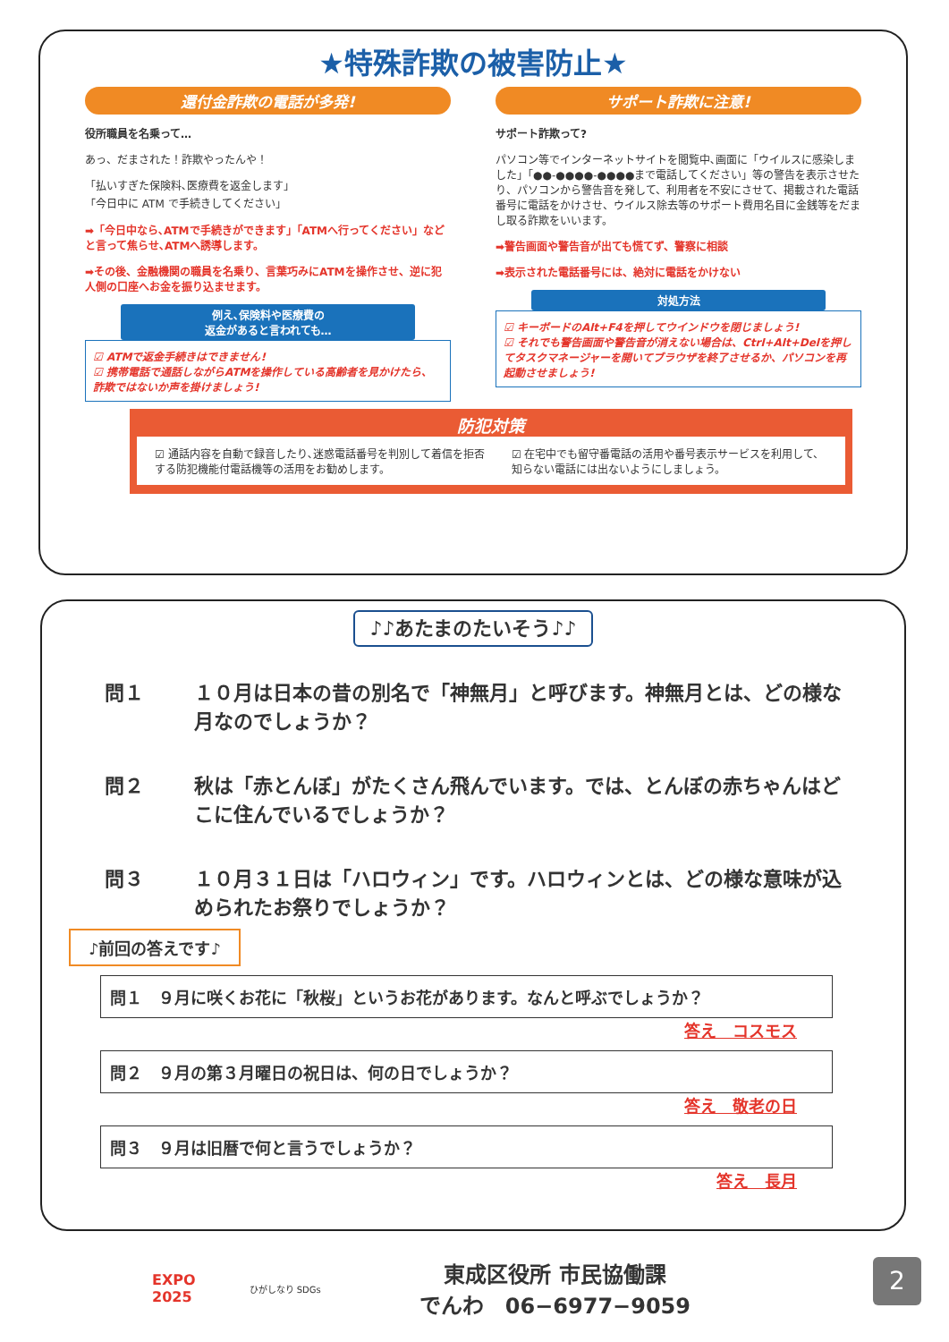★特殊詐欺の被害防止★
還付金詐欺の電話が多発!
役所職員を名乗って…
あっ、だまされた！詐欺やったんや！
「払いすぎた保険料､医療費を返金します」
「今日中に ATM で手続きしてください」
➡「今日中なら､ATMで手続きができます」「ATMへ行ってください」などと言って焦らせ､ATMへ誘導します。
➡その後、金融機関の職員を名乗り、言葉巧みにATMを操作させ、逆に犯人側の口座へお金を振り込ませます。
例え､保険料や医療費の
返金があると言われても…
☑ ATMで返金手続きはできません!
☑ 携帯電話で通話しながらATMを操作している高齢者を見かけたら、詐欺ではないか声を掛けましょう!
サポート詐欺に注意!
サポート詐欺って?
パソコン等でインターネットサイトを閲覧中､画面に「ウイルスに感染しました」「●●-●●●●-●●●●まで電話してください」等の警告を表示させたり、パソコンから警告音を発して、利用者を不安にさせて、掲載された電話番号に電話をかけさせ、ウイルス除去等のサポート費用名目に金銭等をだまし取る詐欺をいいます。
➡警告画面や警告音が出ても慌てず、警察に相談
➡表示された電話番号には、絶対に電話をかけない
対処方法
☑ キーボードのAlt+F4を押してウインドウを閉じましょう!
☑ それでも警告画面や警告音が消えない場合は、Ctrl+Alt+Delを押してタスクマネージャーを開いてブラウザを終了させるか、パソコンを再起動させましょう!
防犯対策
☑ 通話内容を自動で録音したり､迷惑電話番号を判別して着信を拒否する防犯機能付電話機等の活用をお勧めします。
☑ 在宅中でも留守番電話の活用や番号表示サービスを利用して、知らない電話には出ないようにしましょう。
♪♪あたまのたいそう♪♪
問１ １０月は日本の昔の別名で「神無月」と呼びます。神無月とは、どの様な月なのでしょうか？
問２ 秋は「赤とんぼ」がたくさん飛んでいます。では、とんぼの赤ちゃんはどこに住んでいるでしょうか？
問３ １０月３１日は「ハロウィン」です。ハロウィンとは、どの様な意味が込められたお祭りでしょうか？
♪前回の答えです♪
問１　９月に咲くお花に「秋桜」というお花があります。なんと呼ぶでしょうか？
答え　コスモス
問２　９月の第３月曜日の祝日は、何の日でしょうか？
答え　敬老の日
問３　９月は旧暦で何と言うでしょうか？
答え　長月
EXPO
2025
ひがしなり SDGs
東成区役所 市民協働課
でんわ　06−6977−9059
2